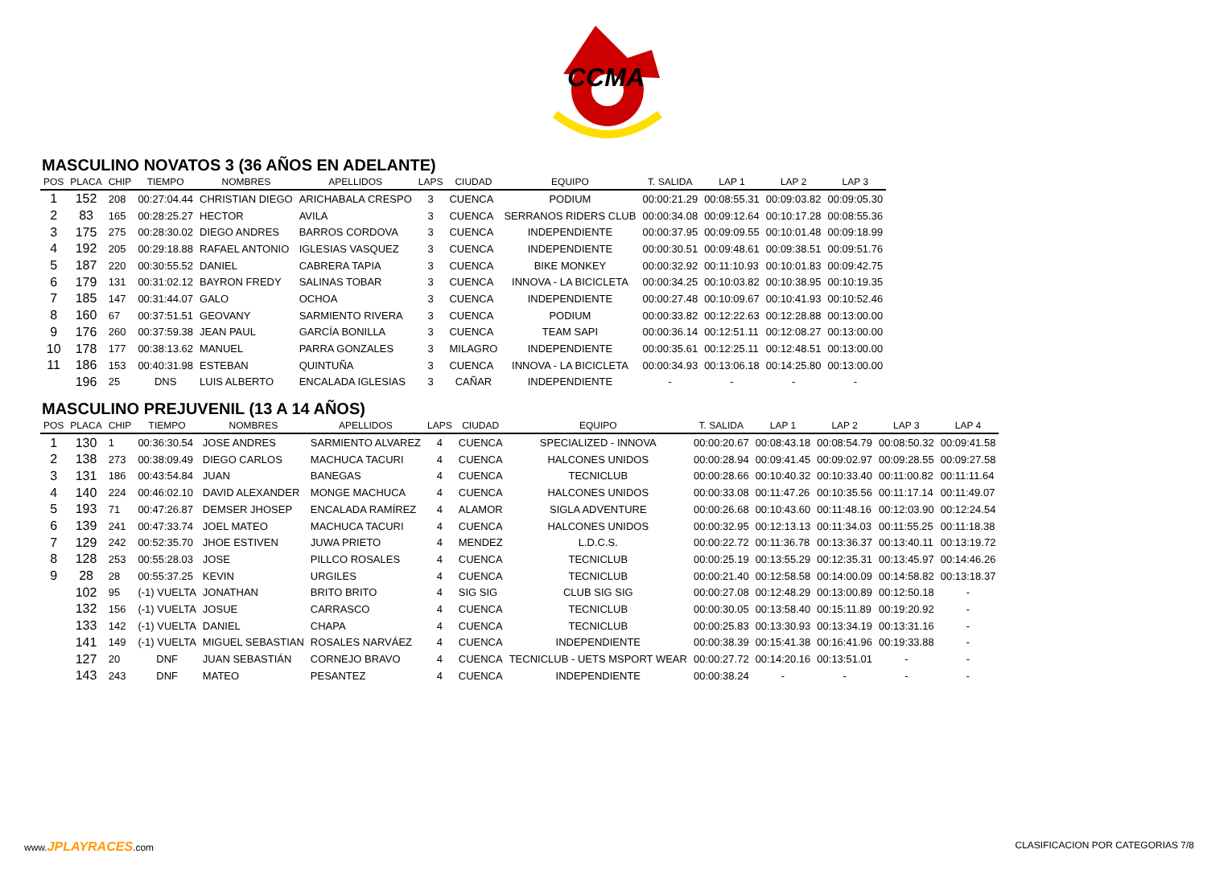CCMA
MASCULINO NOVATOS 3 (36 AÑOS EN ADELANTE)
| POS | PLACA | CHIP | TIEMPO | NOMBRES | APELLIDOS | LAPS | CIUDAD | EQUIPO | T. SALIDA | LAP 1 | LAP 2 | LAP 3 |
| --- | --- | --- | --- | --- | --- | --- | --- | --- | --- | --- | --- | --- |
| 1 | 152 | 208 | 00:27:04.44 | CHRISTIAN DIEGO | ARICHABALA CRESPO | 3 | CUENCA | PODIUM | 00:00:21.29 | 00:08:55.31 | 00:09:03.82 | 00:09:05.30 |
| 2 | 83 | 165 | 00:28:25.27 | HECTOR | AVILA | 3 | CUENCA | SERRANOS RIDERS CLUB | 00:00:34.08 | 00:09:12.64 | 00:10:17.28 | 00:08:55.36 |
| 3 | 175 | 275 | 00:28:30.02 | DIEGO ANDRES | BARROS CORDOVA | 3 | CUENCA | INDEPENDIENTE | 00:00:37.95 | 00:09:09.55 | 00:10:01.48 | 00:09:18.99 |
| 4 | 192 | 205 | 00:29:18.88 | RAFAEL ANTONIO | IGLESIAS VASQUEZ | 3 | CUENCA | INDEPENDIENTE | 00:00:30.51 | 00:09:48.61 | 00:09:38.51 | 00:09:51.76 |
| 5 | 187 | 220 | 00:30:55.52 | DANIEL | CABRERA TAPIA | 3 | CUENCA | BIKE MONKEY | 00:00:32.92 | 00:11:10.93 | 00:10:01.83 | 00:09:42.75 |
| 6 | 179 | 131 | 00:31:02.12 | BAYRON FREDY | SALINAS TOBAR | 3 | CUENCA | INNOVA - LA BICICLETA | 00:00:34.25 | 00:10:03.82 | 00:10:38.95 | 00:10:19.35 |
| 7 | 185 | 147 | 00:31:44.07 | GALO | OCHOA | 3 | CUENCA | INDEPENDIENTE | 00:00:27.48 | 00:10:09.67 | 00:10:41.93 | 00:10:52.46 |
| 8 | 160 | 67 | 00:37:51.51 | GEOVANY | SARMIENTO RIVERA | 3 | CUENCA | PODIUM | 00:00:33.82 | 00:12:22.63 | 00:12:28.88 | 00:13:00.00 |
| 9 | 176 | 260 | 00:37:59.38 | JEAN PAUL | GARCÍA BONILLA | 3 | CUENCA | TEAM SAPI | 00:00:36.14 | 00:12:51.11 | 00:12:08.27 | 00:13:00.00 |
| 10 | 178 | 177 | 00:38:13.62 | MANUEL | PARRA GONZALES | 3 | MILAGRO | INDEPENDIENTE | 00:00:35.61 | 00:12:25.11 | 00:12:48.51 | 00:13:00.00 |
| 11 | 186 | 153 | 00:40:31.98 | ESTEBAN | QUINTUÑA | 3 | CUENCA | INNOVA - LA BICICLETA | 00:00:34.93 | 00:13:06.18 | 00:14:25.80 | 00:13:00.00 |
| | 196 | 25 | DNS | LUIS ALBERTO | ENCALADA IGLESIAS | 3 | CAÑAR | INDEPENDIENTE | - | - | - | - |
MASCULINO PREJUVENIL (13 A 14 AÑOS)
| POS | PLACA | CHIP | TIEMPO | NOMBRES | APELLIDOS | LAPS | CIUDAD | EQUIPO | T. SALIDA | LAP 1 | LAP 2 | LAP 3 | LAP 4 |
| --- | --- | --- | --- | --- | --- | --- | --- | --- | --- | --- | --- | --- | --- |
| 1 | 130 | 1 | 00:36:30.54 | JOSE ANDRES | SARMIENTO ALVAREZ | 4 | CUENCA | SPECIALIZED - INNOVA | 00:00:20.67 | 00:08:43.18 | 00:08:54.79 | 00:08:50.32 | 00:09:41.58 |
| 2 | 138 | 273 | 00:38:09.49 | DIEGO CARLOS | MACHUCA TACURI | 4 | CUENCA | HALCONES UNIDOS | 00:00:28.94 | 00:09:41.45 | 00:09:02.97 | 00:09:28.55 | 00:09:27.58 |
| 3 | 131 | 186 | 00:43:54.84 | JUAN | BANEGAS | 4 | CUENCA | TECNICLUB | 00:00:28.66 | 00:10:40.32 | 00:10:33.40 | 00:11:00.82 | 00:11:11.64 |
| 4 | 140 | 224 | 00:46:02.10 | DAVID ALEXANDER | MONGE MACHUCA | 4 | CUENCA | HALCONES UNIDOS | 00:00:33.08 | 00:11:47.26 | 00:10:35.56 | 00:11:17.14 | 00:11:49.07 |
| 5 | 193 | 71 | 00:47:26.87 | DEMSER JHOSEP | ENCALADA RAMÍREZ | 4 | ALAMOR | SIGLA ADVENTURE | 00:00:26.68 | 00:10:43.60 | 00:11:48.16 | 00:12:03.90 | 00:12:24.54 |
| 6 | 139 | 241 | 00:47:33.74 | JOEL MATEO | MACHUCA TACURI | 4 | CUENCA | HALCONES UNIDOS | 00:00:32.95 | 00:12:13.13 | 00:11:34.03 | 00:11:55.25 | 00:11:18.38 |
| 7 | 129 | 242 | 00:52:35.70 | JHOE ESTIVEN | JUWA PRIETO | 4 | MENDEZ | L.D.C.S. | 00:00:22.72 | 00:11:36.78 | 00:13:36.37 | 00:13:40.11 | 00:13:19.72 |
| 8 | 128 | 253 | 00:55:28.03 | JOSE | PILLCO ROSALES | 4 | CUENCA | TECNICLUB | 00:00:25.19 | 00:13:55.29 | 00:12:35.31 | 00:13:45.97 | 00:14:46.26 |
| 9 | 28 | 28 | 00:55:37.25 | KEVIN | URGILES | 4 | CUENCA | TECNICLUB | 00:00:21.40 | 00:12:58.58 | 00:14:00.09 | 00:14:58.82 | 00:13:18.37 |
| | 102 | 95 | (-1) VUELTA | JONATHAN | BRITO BRITO | 4 | SIG SIG | CLUB SIG SIG | 00:00:27.08 | 00:12:48.29 | 00:13:00.89 | 00:12:50.18 | - |
| | 132 | 156 | (-1) VUELTA | JOSUE | CARRASCO | 4 | CUENCA | TECNICLUB | 00:00:30.05 | 00:13:58.40 | 00:15:11.89 | 00:19:20.92 | - |
| | 133 | 142 | (-1) VUELTA | DANIEL | CHAPA | 4 | CUENCA | TECNICLUB | 00:00:25.83 | 00:13:30.93 | 00:13:34.19 | 00:13:31.16 | - |
| | 141 | 149 | (-1) VUELTA | MIGUEL SEBASTIAN | ROSALES NARVÁEZ | 4 | CUENCA | INDEPENDIENTE | 00:00:38.39 | 00:15:41.38 | 00:16:41.96 | 00:19:33.88 | - |
| | 127 | 20 | DNF | JUAN SEBASTIÁN | CORNEJO BRAVO | 4 | CUENCA | TECNICLUB - UETS MSPORT WEAR | 00:00:27.72 | 00:14:20.16 | 00:13:51.01 | - | - |
| | 143 | 243 | DNF | MATEO | PESANTEZ | 4 | CUENCA | INDEPENDIENTE | 00:00:38.24 | - | - | - | - |
www.JPLAYRACES.com CLASIFICACION POR CATEGORIAS 7/8